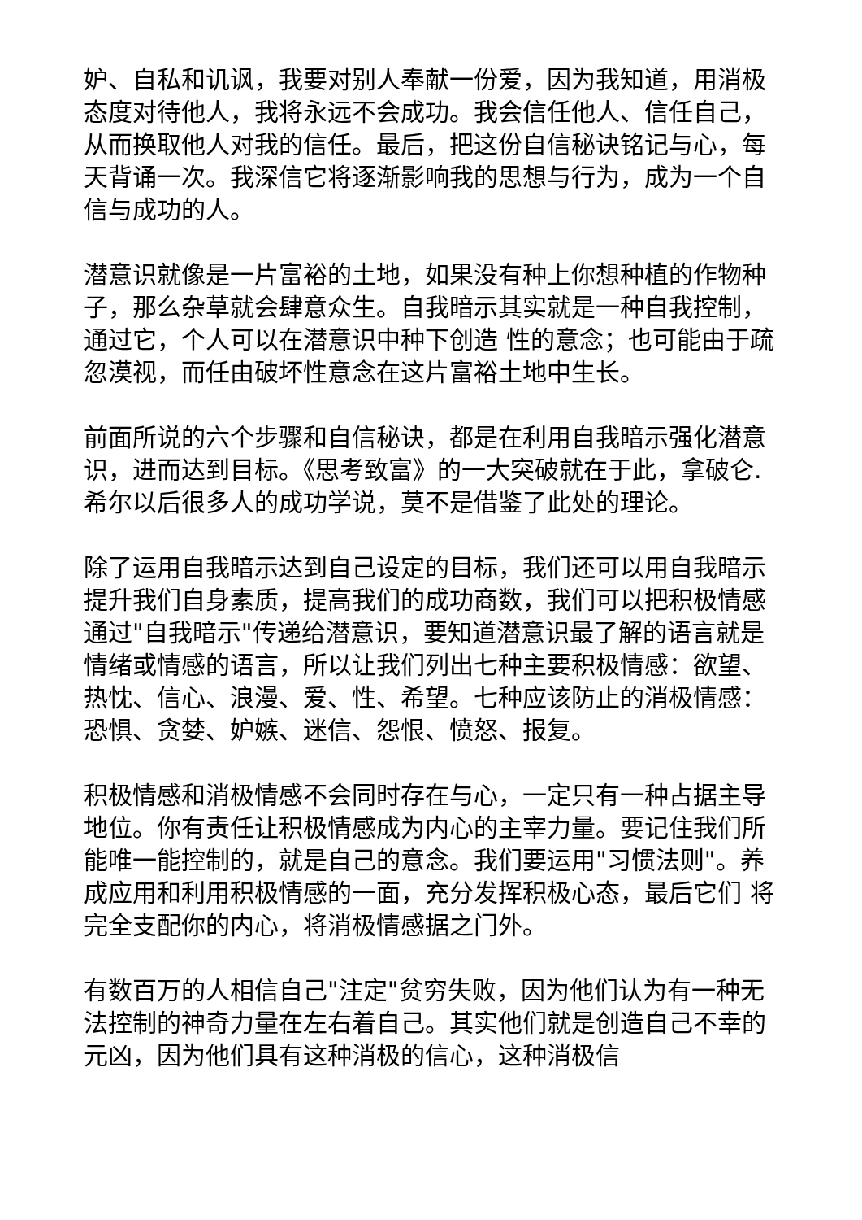妒、自私和讥讽，我要对别人奉献一份爱，因为我知道，用消极态度对待他人，我将永远不会成功。我会信任他人、信任自己，从而换取他人对我的信任。最后，把这份自信秘诀铭记与心，每天背诵一次。我深信它将逐渐影响我的思想与行为，成为一个自信与成功的人。
潜意识就像是一片富裕的土地，如果没有种上你想种植的作物种子，那么杂草就会肆意众生。自我暗示其实就是一种自我控制，通过它，个人可以在潜意识中种下创造 性的意念；也可能由于疏忽漠视，而任由破坏性意念在这片富裕土地中生长。
前面所说的六个步骤和自信秘诀，都是在利用自我暗示强化潜意识，进而达到目标。《思考致富》的一大突破就在于此，拿破仑.希尔以后很多人的成功学说，莫不是借鉴了此处的理论。
除了运用自我暗示达到自己设定的目标，我们还可以用自我暗示提升我们自身素质，提高我们的成功商数，我们可以把积极情感通过"自我暗示"传递给潜意识，要知道潜意识最了解的语言就是情绪或情感的语言，所以让我们列出七种主要积极情感：欲望、热忱、信心、浪漫、爱、性、希望。七种应该防止的消极情感：恐惧、贪婪、妒嫉、迷信、怨恨、愤怒、报复。
积极情感和消极情感不会同时存在与心，一定只有一种占据主导地位。你有责任让积极情感成为内心的主宰力量。要记住我们所能唯一能控制的，就是自己的意念。我们要运用"习惯法则"。养成应用和利用积极情感的一面，充分发挥积极心态，最后它们 将完全支配你的内心，将消极情感据之门外。
有数百万的人相信自己"注定"贫穷失败，因为他们认为有一种无法控制的神奇力量在左右着自己。其实他们就是创造自己不幸的元凶，因为他们具有这种消极的信心，这种消极信